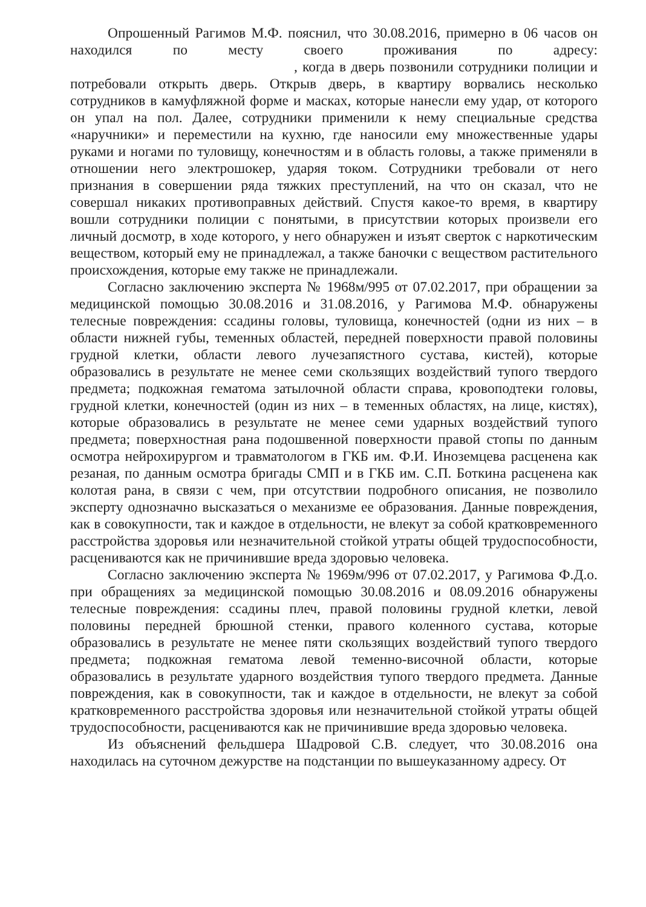Опрошенный Рагимов М.Ф. пояснил, что 30.08.2016, примерно в 06 часов он находился по месту своего проживания по адресу: , когда в дверь позвонили сотрудники полиции и потребовали открыть дверь. Открыв дверь, в квартиру ворвались несколько сотрудников в камуфляжной форме и масках, которые нанесли ему удар, от которого он упал на пол. Далее, сотрудники применили к нему специальные средства «наручники» и переместили на кухню, где наносили ему множественные удары руками и ногами по туловищу, конечностям и в область головы, а также применяли в отношении него электрошокер, ударяя током. Сотрудники требовали от него признания в совершении ряда тяжких преступлений, на что он сказал, что не совершал никаких противоправных действий. Спустя какое-то время, в квартиру вошли сотрудники полиции с понятыми, в присутствии которых произвели его личный досмотр, в ходе которого, у него обнаружен и изъят сверток с наркотическим веществом, который ему не принадлежал, а также баночки с веществом растительного происхождения, которые ему также не принадлежали.
Согласно заключению эксперта № 1968м/995 от 07.02.2017, при обращении за медицинской помощью 30.08.2016 и 31.08.2016, у Рагимова М.Ф. обнаружены телесные повреждения: ссадины головы, туловища, конечностей (одни из них – в области нижней губы, теменных областей, передней поверхности правой половины грудной клетки, области левого лучезапястного сустава, кистей), которые образовались в результате не менее семи скользящих воздействий тупого твердого предмета; подкожная гематома затылочной области справа, кровоподтеки головы, грудной клетки, конечностей (один из них – в теменных областях, на лице, кистях), которые образовались в результате не менее семи ударных воздействий тупого предмета; поверхностная рана подошвенной поверхности правой стопы по данным осмотра нейрохирургом и травматологом в ГКБ им. Ф.И. Иноземцева расценена как резаная, по данным осмотра бригады СМП и в ГКБ им. С.П. Боткина расценена как колотая рана, в связи с чем, при отсутствии подробного описания, не позволило эксперту однозначно высказаться о механизме ее образования. Данные повреждения, как в совокупности, так и каждое в отдельности, не влекут за собой кратковременного расстройства здоровья или незначительной стойкой утраты общей трудоспособности, расцениваются как не причинившие вреда здоровью человека.
Согласно заключению эксперта № 1969м/996 от 07.02.2017, у Рагимова Ф.Д.о. при обращениях за медицинской помощью 30.08.2016 и 08.09.2016 обнаружены телесные повреждения: ссадины плеч, правой половины грудной клетки, левой половины передней брюшной стенки, правого коленного сустава, которые образовались в результате не менее пяти скользящих воздействий тупого твердого предмета; подкожная гематома левой теменно-височной области, которые образовались в результате ударного воздействия тупого твердого предмета. Данные повреждения, как в совокупности, так и каждое в отдельности, не влекут за собой кратковременного расстройства здоровья или незначительной стойкой утраты общей трудоспособности, расцениваются как не причинившие вреда здоровью человека.
Из объяснений фельдшера Шадровой С.В. следует, что 30.08.2016 она находилась на суточном дежурстве на подстанции по вышеуказанному адресу. От